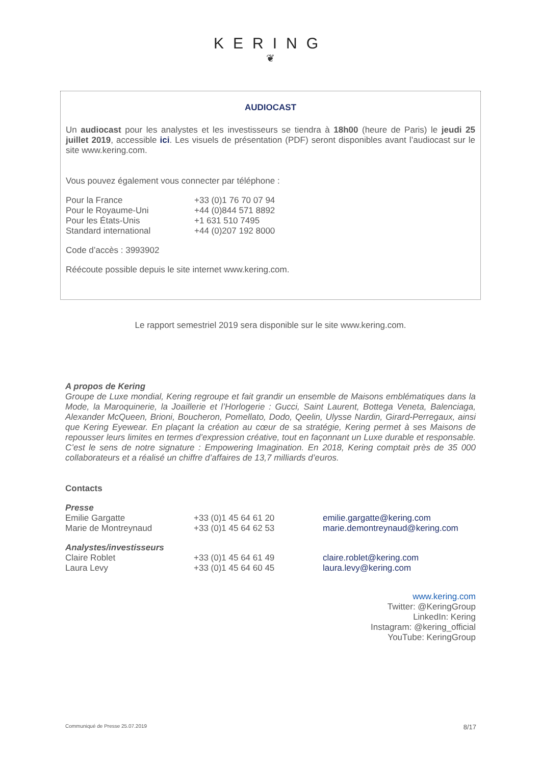KERING
❦
AUDIOCAST
Un audiocast pour les analystes et les investisseurs se tiendra à 18h00 (heure de Paris) le jeudi 25 juillet 2019, accessible ici. Les visuels de présentation (PDF) seront disponibles avant l’audiocast sur le site www.kering.com.
Vous pouvez également vous connecter par téléphone :
| Pour la France | +33 (0)1 76 70 07 94 |
| Pour le Royaume-Uni | +44 (0)844 571 8892 |
| Pour les États-Unis | +1 631 510 7495 |
| Standard international | +44 (0)207 192 8000 |
Code d’accès : 3993902
Réécoute possible depuis le site internet www.kering.com.
Le rapport semestriel 2019 sera disponible sur le site www.kering.com.
A propos de Kering
Groupe de Luxe mondial, Kering regroupe et fait grandir un ensemble de Maisons emblématiques dans la Mode, la Maroquinerie, la Joaillerie et l’Horlogerie : Gucci, Saint Laurent, Bottega Veneta, Balenciaga, Alexander McQueen, Brioni, Boucheron, Pomellato, Dodo, Qeelin, Ulysse Nardin, Girard-Perregaux, ainsi que Kering Eyewear. En plaçant la création au cœur de sa stratégie, Kering permet à ses Maisons de repousser leurs limites en termes d’expression créative, tout en façonnant un Luxe durable et responsable. C’est le sens de notre signature : Empowering Imagination. En 2018, Kering comptait près de 35 000 collaborateurs et a réalisé un chiffre d’affaires de 13,7 milliards d’euros.
Contacts
| Presse | | |
| Emilie Gargatte | +33 (0)1 45 64 61 20 | emilie.gargatte@kering.com |
| Marie de Montreynaud | +33 (0)1 45 64 62 53 | marie.demontreynaud@kering.com |
| Analystes/investisseurs | | |
| Claire Roblet | +33 (0)1 45 64 61 49 | claire.roblet@kering.com |
| Laura Levy | +33 (0)1 45 64 60 45 | laura.levy@kering.com |
www.kering.com
Twitter: @KeringGroup
LinkedIn: Kering
Instagram: @kering_official
YouTube: KeringGroup
Communiqué de Presse 25.07.2019 8/17